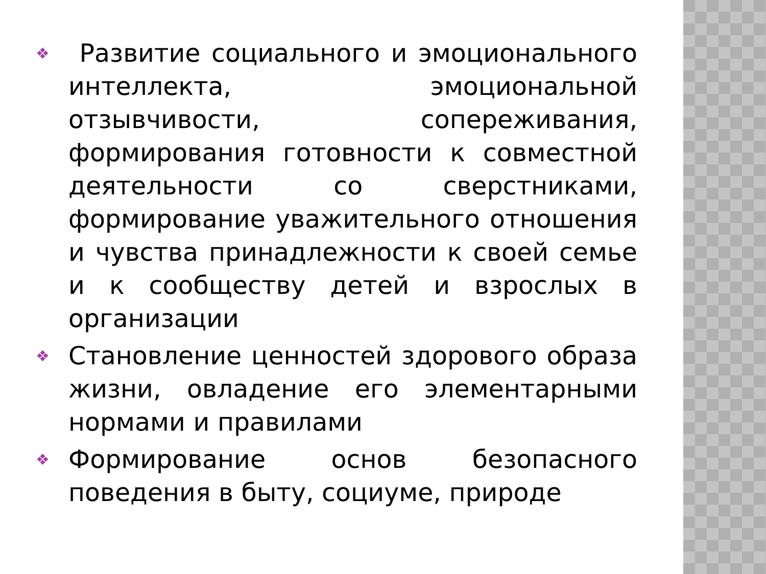❖ Развитие социального и эмоционального интеллекта, эмоциональной отзывчивости, сопереживания, формирования готовности к совместной деятельности со сверстниками, формирование уважительного отношения и чувства принадлежности к своей семье и к сообществу детей и взрослых в организации
❖ Становление ценностей здорового образа жизни, овладение его элементарными нормами и правилами
❖ Формирование основ безопасного поведения в быту, социуме, природе